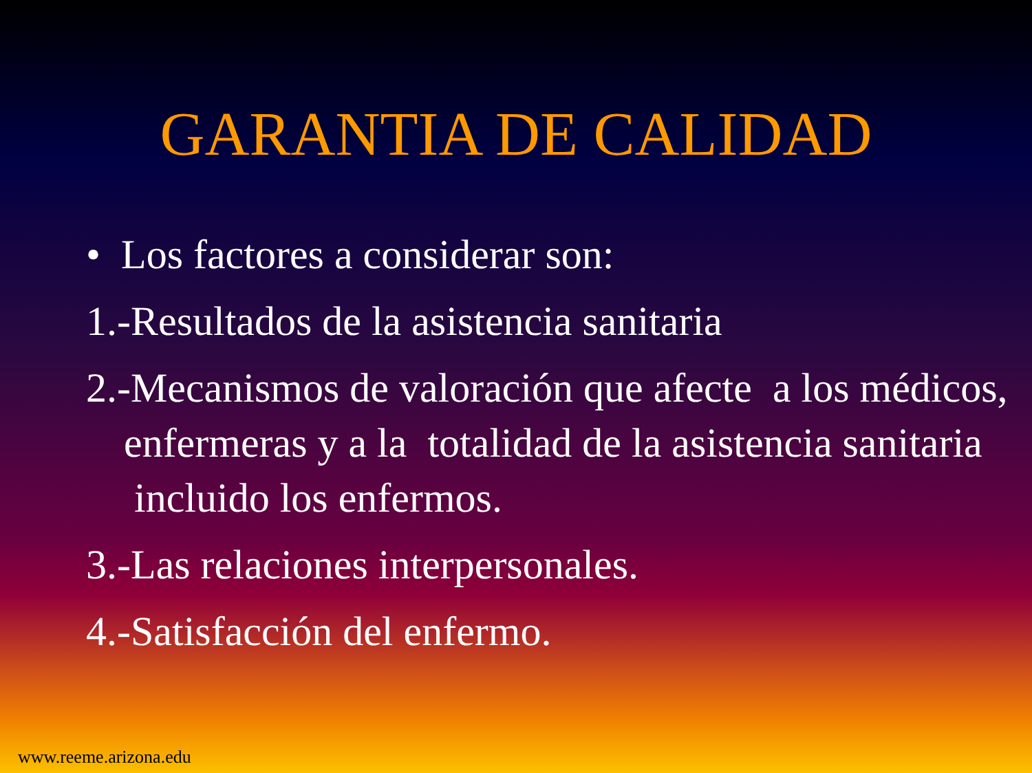GARANTIA DE CALIDAD
• Los factores a considerar son:
1.-Resultados de la asistencia sanitaria
2.-Mecanismos de valoración que afecte a los médicos, enfermeras y a la totalidad de la asistencia sanitaria incluido los enfermos.
3.-Las relaciones interpersonales.
4.-Satisfacción del enfermo.
www.reeme.arizona.edu